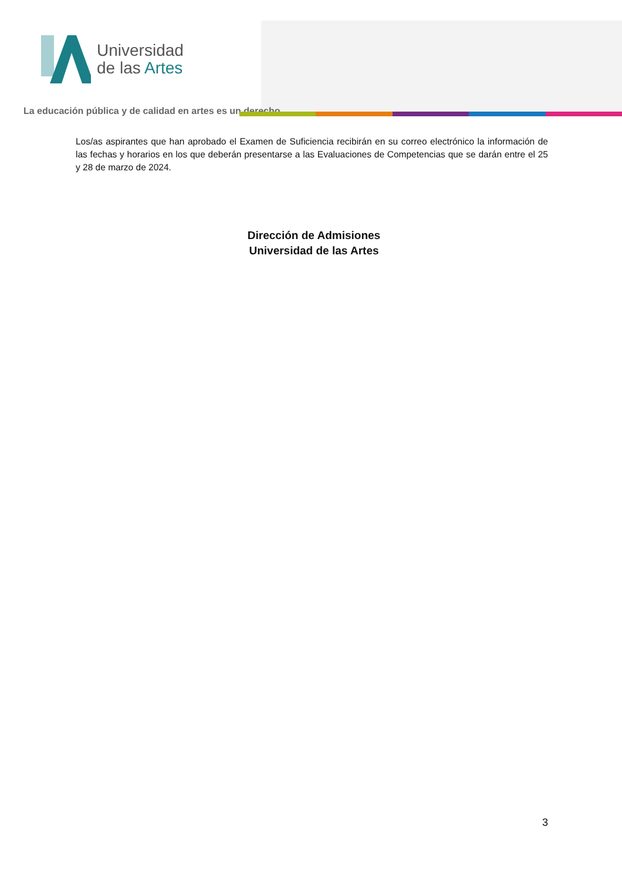Universidad
de las Artes
La educación pública y de calidad en artes es un derecho
Los/as aspirantes que han aprobado el Examen de Suficiencia recibirán en su correo electrónico la información de las fechas y horarios en los que deberán presentarse a las Evaluaciones de Competencias que se darán entre el 25 y 28 de marzo de 2024.
Dirección de Admisiones
Universidad de las Artes
3